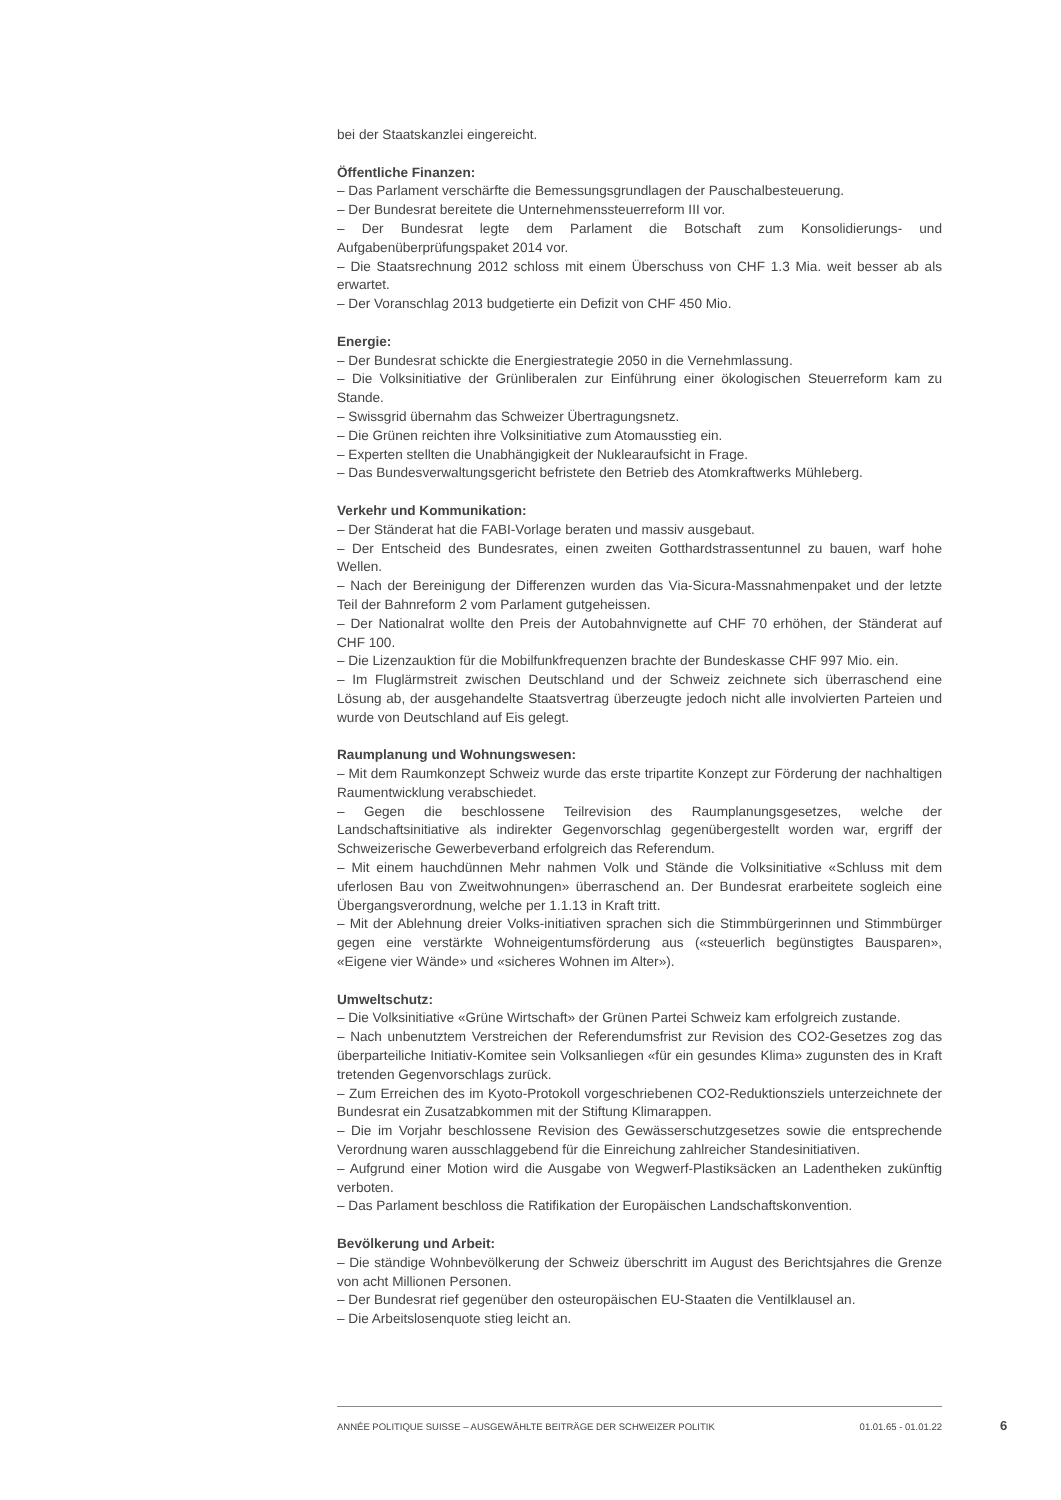bei der Staatskanzlei eingereicht.
Öffentliche Finanzen:
– Das Parlament verschärfte die Bemessungsgrundlagen der Pauschalbesteuerung.
– Der Bundesrat bereitete die Unternehmenssteuerreform III vor.
– Der Bundesrat legte dem Parlament die Botschaft zum Konsolidierungs- und Aufgabenüberprüfungspaket 2014 vor.
– Die Staatsrechnung 2012 schloss mit einem Überschuss von CHF 1.3 Mia. weit besser ab als erwartet.
– Der Voranschlag 2013 budgetierte ein Defizit von CHF 450 Mio.
Energie:
– Der Bundesrat schickte die Energiestrategie 2050 in die Vernehmlassung.
– Die Volksinitiative der Grünliberalen zur Einführung einer ökologischen Steuerreform kam zu Stande.
– Swissgrid übernahm das Schweizer Übertragungsnetz.
– Die Grünen reichten ihre Volksinitiative zum Atomausstieg ein.
– Experten stellten die Unabhängigkeit der Nuklearaufsicht in Frage.
– Das Bundesverwaltungsgericht befristete den Betrieb des Atomkraftwerks Mühleberg.
Verkehr und Kommunikation:
– Der Ständerat hat die FABI-Vorlage beraten und massiv ausgebaut.
– Der Entscheid des Bundesrates, einen zweiten Gotthardstrassentunnel zu bauen, warf hohe Wellen.
– Nach der Bereinigung der Differenzen wurden das Via-Sicura-Massnahmenpaket und der letzte Teil der Bahnreform 2 vom Parlament gutgeheissen.
– Der Nationalrat wollte den Preis der Autobahnvignette auf CHF 70 erhöhen, der Ständerat auf CHF 100.
– Die Lizenzauktion für die Mobilfunkfrequenzen brachte der Bundeskasse CHF 997 Mio. ein.
– Im Fluglärmstreit zwischen Deutschland und der Schweiz zeichnete sich überraschend eine Lösung ab, der ausgehandelte Staatsvertrag überzeugte jedoch nicht alle involvierten Parteien und wurde von Deutschland auf Eis gelegt.
Raumplanung und Wohnungswesen:
– Mit dem Raumkonzept Schweiz wurde das erste tripartite Konzept zur Förderung der nachhaltigen Raumentwicklung verabschiedet.
– Gegen die beschlossene Teilrevision des Raumplanungsgesetzes, welche der Landschaftsinitiative als indirekter Gegenvorschlag gegenübergestellt worden war, ergriff der Schweizerische Gewerbeverband erfolgreich das Referendum.
– Mit einem hauchdünnen Mehr nahmen Volk und Stände die Volksinitiative «Schluss mit dem uferlosen Bau von Zweitwohnungen» überraschend an. Der Bundesrat erarbeitete sogleich eine Übergangsverordnung, welche per 1.1.13 in Kraft tritt.
– Mit der Ablehnung dreier Volks-initiativen sprachen sich die Stimmbürgerinnen und Stimmbürger gegen eine verstärkte Wohneigentumsförderung aus («steuerlich begünstigtes Bausparen», «Eigene vier Wände» und «sicheres Wohnen im Alter»).
Umweltschutz:
– Die Volksinitiative «Grüne Wirtschaft» der Grünen Partei Schweiz kam erfolgreich zustande.
– Nach unbenutztem Verstreichen der Referendumsfrist zur Revision des CO2-Gesetzes zog das überparteiliche Initiativ-Komitee sein Volksanliegen «für ein gesundes Klima» zugunsten des in Kraft tretenden Gegenvorschlags zurück.
– Zum Erreichen des im Kyoto-Protokoll vorgeschriebenen CO2-Reduktionsziels unterzeichnete der Bundesrat ein Zusatzabkommen mit der Stiftung Klimarappen.
– Die im Vorjahr beschlossene Revision des Gewässerschutzgesetzes sowie die entsprechende Verordnung waren ausschlaggebend für die Einreichung zahlreicher Standesinitiativen.
– Aufgrund einer Motion wird die Ausgabe von Wegwerf-Plastiksäcken an Ladentheken zukünftig verboten.
– Das Parlament beschloss die Ratifikation der Europäischen Landschaftskonvention.
Bevölkerung und Arbeit:
– Die ständige Wohnbevölkerung der Schweiz überschritt im August des Berichtsjahres die Grenze von acht Millionen Personen.
– Der Bundesrat rief gegenüber den osteuropäischen EU-Staaten die Ventilklausel an.
– Die Arbeitslosenquote stieg leicht an.
ANNÉE POLITIQUE SUISSE – AUSGEWÄHLTE BEITRÄGE DER SCHWEIZER POLITIK 01.01.65 - 01.01.22
6